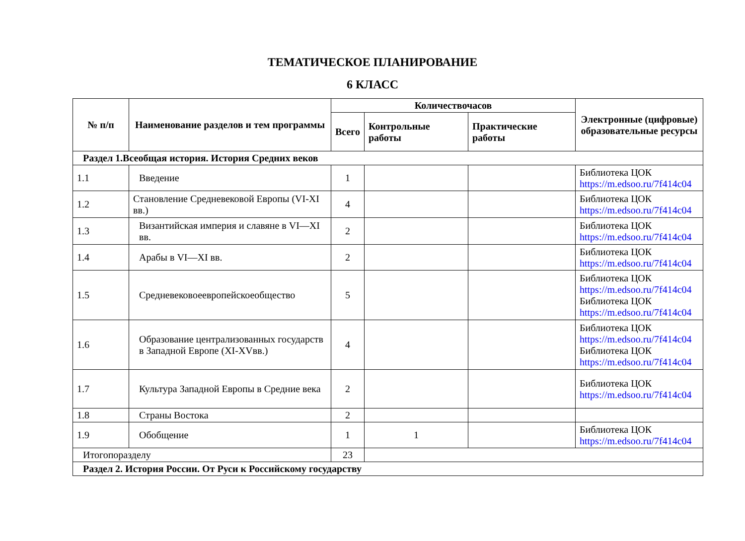ТЕМАТИЧЕСКОЕ ПЛАНИРОВАНИЕ
6 КЛАСС
| № п/п | Наименование разделов и тем программы | Количествочасов | | | Электронные (цифровые) образовательные ресурсы |
| --- | --- | --- | --- | --- | --- |
| | | Всего | Контрольные работы | Практические работы | |
| Раздел 1.Всеобщая история. История Средних веков | | | | | |
| 1.1 | Введение | 1 | | | Библиотека ЦОК https://m.edsoo.ru/7f414c04 |
| 1.2 | Становление Средневековой Европы (VI-XI вв.) | 4 | | | Библиотека ЦОК https://m.edsoo.ru/7f414c04 |
| 1.3 | Византийская империя и славяне в VI—XI вв. | 2 | | | Библиотека ЦОК https://m.edsoo.ru/7f414c04 |
| 1.4 | Арабы в VI—XI вв. | 2 | | | Библиотека ЦОК https://m.edsoo.ru/7f414c04 |
| 1.5 | Средневековоеевропейскоеобщество | 5 | | | Библиотека ЦОК https://m.edsoo.ru/7f414c04 Библиотека ЦОК https://m.edsoo.ru/7f414c04 |
| 1.6 | Образование централизованных государств в Западной Европе (XI-XVвв.) | 4 | | | Библиотека ЦОК https://m.edsoo.ru/7f414c04 Библиотека ЦОК https://m.edsoo.ru/7f414c04 |
| 1.7 | Культура Западной Европы в Средние века | 2 | | | Библиотека ЦОК https://m.edsoo.ru/7f414c04 |
| 1.8 | Страны Востока | 2 | | | |
| 1.9 | Обобщение | 1 | 1 | | Библиотека ЦОК https://m.edsoo.ru/7f414c04 |
| Итогопоразделу | | 23 | | | |
| Раздел 2. История России. От Руси к Российскому государству | | | | | |